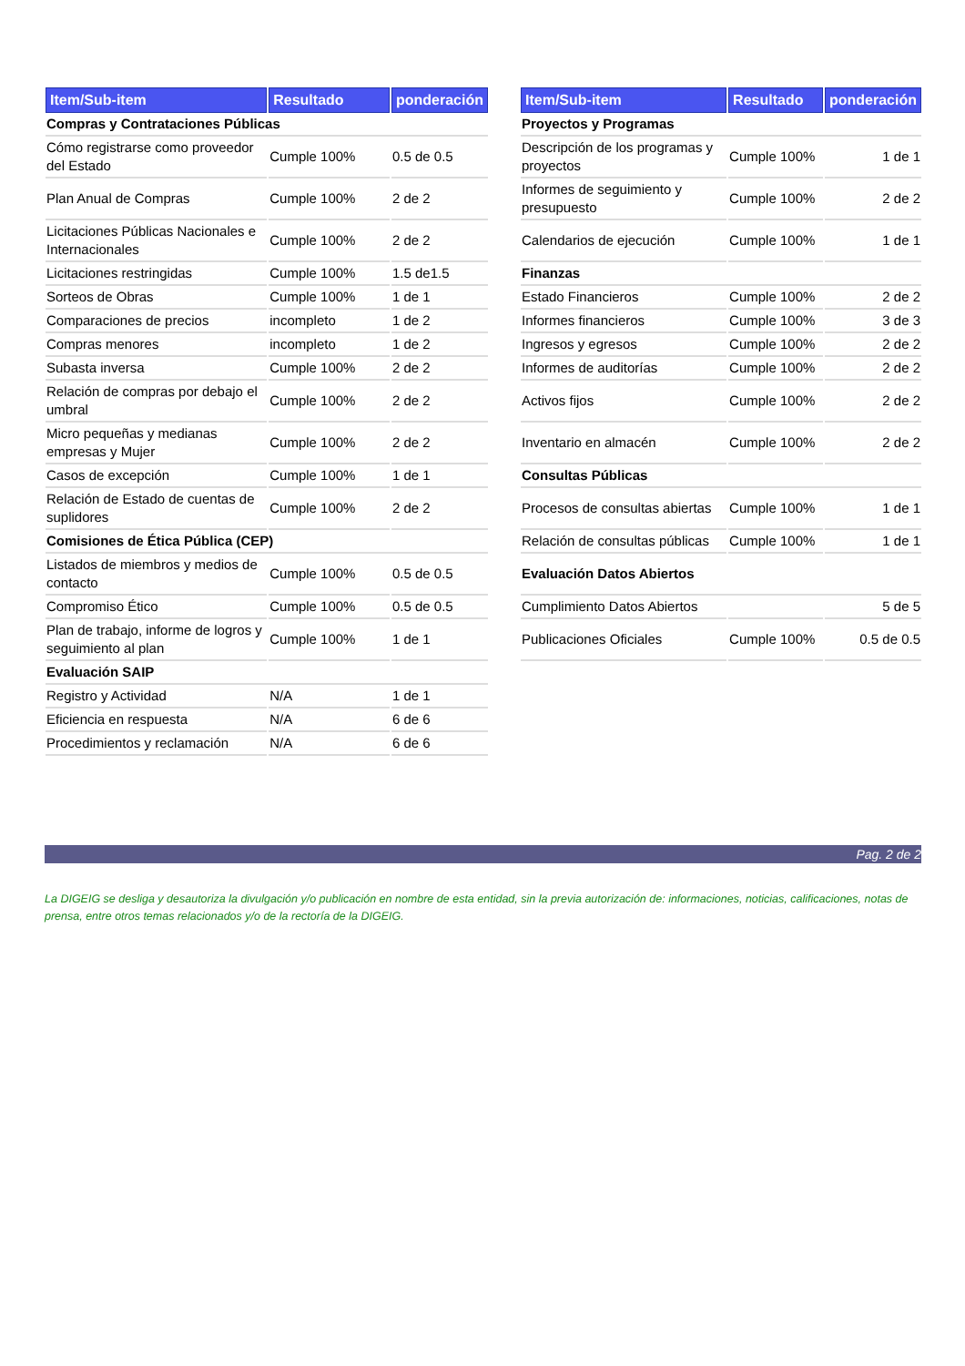| Item/Sub-item | Resultado | ponderación |
| --- | --- | --- |
| Compras y Contrataciones Públicas | | |
| Cómo registrarse como proveedor del Estado | Cumple 100% | 0.5 de 0.5 |
| Plan Anual de Compras | Cumple 100% | 2 de 2 |
| Licitaciones Públicas Nacionales e Internacionales | Cumple 100% | 2 de 2 |
| Licitaciones restringidas | Cumple 100% | 1.5 de1.5 |
| Sorteos de Obras | Cumple 100% | 1 de 1 |
| Comparaciones de precios | incompleto | 1 de 2 |
| Compras menores | incompleto | 1 de 2 |
| Subasta inversa | Cumple 100% | 2 de 2 |
| Relación de compras por debajo el umbral | Cumple 100% | 2 de 2 |
| Micro pequeñas y medianas empresas y Mujer | Cumple 100% | 2 de 2 |
| Casos de excepción | Cumple 100% | 1 de 1 |
| Relación de Estado de cuentas de suplidores | Cumple 100% | 2 de 2 |
| Comisiones de Ética Pública (CEP) | | |
| Listados de miembros y medios de contacto | Cumple 100% | 0.5 de 0.5 |
| Compromiso Ético | Cumple 100% | 0.5 de 0.5 |
| Plan de trabajo, informe de logros y seguimiento al plan | Cumple 100% | 1 de 1 |
| Evaluación SAIP | | |
| Registro y Actividad | N/A | 1 de 1 |
| Eficiencia en respuesta | N/A | 6 de 6 |
| Procedimientos y reclamación | N/A | 6 de 6 |
| Item/Sub-item | Resultado | ponderación |
| --- | --- | --- |
| Proyectos y Programas | | |
| Descripción de los programas y proyectos | Cumple 100% | 1 de 1 |
| Informes de seguimiento y presupuesto | Cumple 100% | 2 de 2 |
| Calendarios de ejecución | Cumple 100% | 1 de 1 |
| Finanzas | | |
| Estado Financieros | Cumple 100% | 2 de 2 |
| Informes financieros | Cumple 100% | 3 de 3 |
| Ingresos y egresos | Cumple 100% | 2 de 2 |
| Informes de auditorías | Cumple 100% | 2 de 2 |
| Activos fijos | Cumple 100% | 2 de 2 |
| Inventario en almacén | Cumple 100% | 2 de 2 |
| Consultas Públicas | | |
| Procesos de consultas abiertas | Cumple 100% | 1 de 1 |
| Relación de consultas públicas | Cumple 100% | 1 de 1 |
| Evaluación Datos Abiertos | | |
| Cumplimiento Datos Abiertos | | 5 de 5 |
| Publicaciones Oficiales | Cumple 100% | 0.5 de 0.5 |
Pag. 2 de 2
La DIGEIG se desliga y desautoriza la divulgación y/o publicación en nombre de esta entidad, sin la previa autorización de: informaciones, noticias, calificaciones, notas de prensa, entre otros temas relacionados y/o de la rectoría de la DIGEIG.